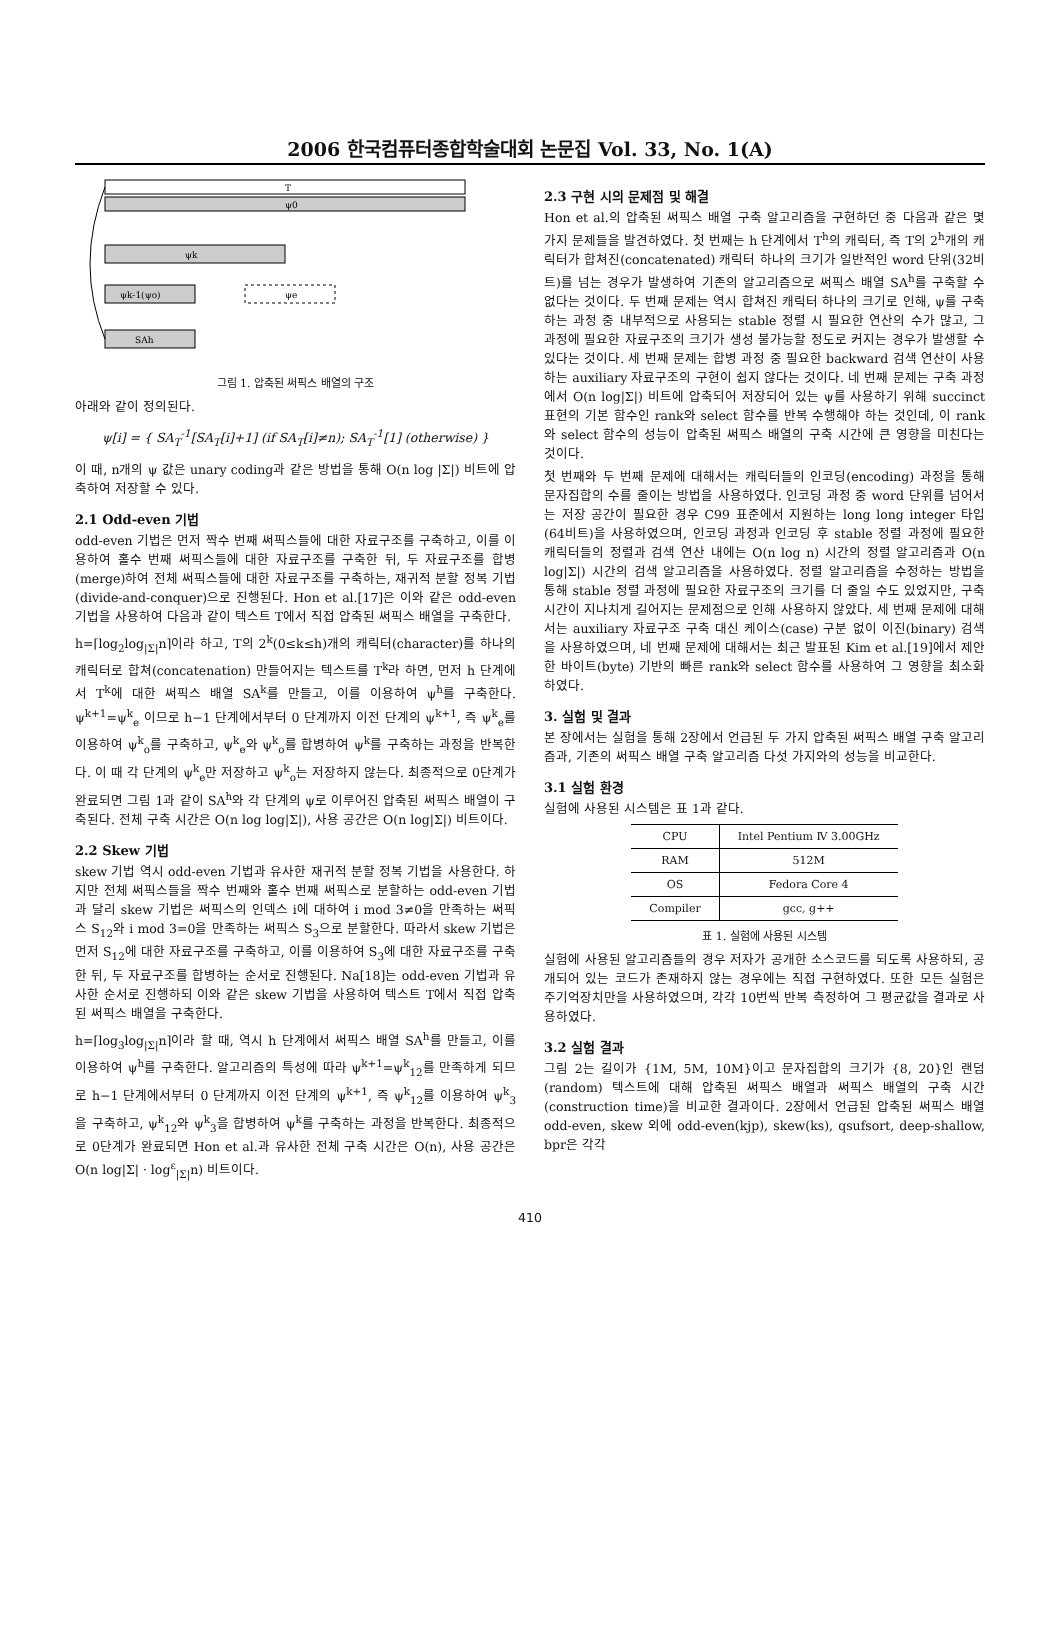2006 한국컴퓨터종합학술대회 논문집 Vol. 33, No. 1(A)
T
ψ0
ψk
ψk-1(ψo)
ψe
SAh
그림 1. 압축된 써픽스 배열의 구조
아래와 같이 정의된다.
ψ[i] = { SA<sub>T</sub><sup>-1</sup>[SA<sub>T</sub>[i]+1] (if SA<sub>T</sub>[i]≠n); SA<sub>T</sub><sup>-1</sup>[1] (otherwise) }
이 때, n개의 ψ 값은 unary coding과 같은 방법을 통해 O(n log |Σ|) 비트에 압축하여 저장할 수 있다.
2.1 Odd-even 기법
odd-even 기법은 먼저 짝수 번째 써픽스들에 대한 자료구조를 구축하고, 이를 이용하여 홀수 번째 써픽스들에 대한 자료구조를 구축한 뒤, 두 자료구조를 합병(merge)하여 전체 써픽스들에 대한 자료구조를 구축하는, 재귀적 분할 정복 기법(divide-and-conquer)으로 진행된다. Hon et al.[17]은 이와 같은 odd-even 기법을 사용하여 다음과 같이 텍스트 T에서 직접 압축된 써픽스 배열을 구축한다.
h=⌈log<sub>2</sub>log<sub>|Σ|</sub>n⌉이라 하고, T의 2<sup>k</sup>(0≤k≤h)개의 캐릭터(character)를 하나의 캐릭터로 합쳐(concatenation) 만들어지는 텍스트를 T<sup>k</sup>라 하면, 먼저 h 단계에서 T<sup>k</sup>에 대한 써픽스 배열 SA<sup>k</sup>를 만들고, 이를 이용하여 ψ<sup>h</sup>를 구축한다. ψ<sup>k+1</sup>=ψ<sup>k</sup><sub>e</sub> 이므로 h−1 단계에서부터 0 단계까지 이전 단계의 ψ<sup>k+1</sup>, 즉 ψ<sup>k</sup><sub>e</sub>를 이용하여 ψ<sup>k</sup><sub>o</sub>를 구축하고, ψ<sup>k</sup><sub>e</sub>와 ψ<sup>k</sup><sub>o</sub>를 합병하여 ψ<sup>k</sup>를 구축하는 과정을 반복한다. 이 때 각 단계의 ψ<sup>k</sup><sub>e</sub>만 저장하고 ψ<sup>k</sup><sub>o</sub>는 저장하지 않는다. 최종적으로 0단계가 완료되면 그림 1과 같이 SA<sup>h</sup>와 각 단계의 ψ로 이루어진 압축된 써픽스 배열이 구축된다. 전체 구축 시간은 O(n log log|Σ|), 사용 공간은 O(n log|Σ|) 비트이다.
2.2 Skew 기법
skew 기법 역시 odd-even 기법과 유사한 재귀적 분할 정복 기법을 사용한다. 하지만 전체 써픽스들을 짝수 번째와 홀수 번째 써픽스로 분할하는 odd-even 기법과 달리 skew 기법은 써픽스의 인덱스 i에 대하여 i mod 3≠0을 만족하는 써픽스 S<sub>12</sub>와 i mod 3=0을 만족하는 써픽스 S<sub>3</sub>으로 분할한다. 따라서 skew 기법은 먼저 S<sub>12</sub>에 대한 자료구조를 구축하고, 이를 이용하여 S<sub>3</sub>에 대한 자료구조를 구축한 뒤, 두 자료구조를 합병하는 순서로 진행된다. Na[18]는 odd-even 기법과 유사한 순서로 진행하되 이와 같은 skew 기법을 사용하여 텍스트 T에서 직접 압축된 써픽스 배열을 구축한다.
h=⌈log<sub>3</sub>log<sub>|Σ|</sub>n⌉이라 할 때, 역시 h 단계에서 써픽스 배열 SA<sup>h</sup>를 만들고, 이를 이용하여 ψ<sup>h</sup>를 구축한다. 알고리즘의 특성에 따라 ψ<sup>k+1</sup>=ψ<sup>k</sup><sub>12</sub>를 만족하게 되므로 h−1 단계에서부터 0 단계까지 이전 단계의 ψ<sup>k+1</sup>, 즉 ψ<sup>k</sup><sub>12</sub>를 이용하여 ψ<sup>k</sup><sub>3</sub>을 구축하고, ψ<sup>k</sup><sub>12</sub>와 ψ<sup>k</sup><sub>3</sub>을 합병하여 ψ<sup>k</sup>를 구축하는 과정을 반복한다. 최종적으로 0단계가 완료되면 Hon et al.과 유사한 전체 구축 시간은 O(n), 사용 공간은 O(n log|Σ| · log<sup>ε</sup><sub>|Σ|</sub>n) 비트이다.
2.3 구현 시의 문제점 및 해결
Hon et al.의 압축된 써픽스 배열 구축 알고리즘을 구현하던 중 다음과 같은 몇 가지 문제들을 발견하였다. 첫 번째는 h 단계에서 T<sup>h</sup>의 캐릭터, 즉 T의 2<sup>h</sup>개의 캐릭터가 합쳐진(concatenated) 캐릭터 하나의 크기가 일반적인 word 단위(32비트)를 넘는 경우가 발생하여 기존의 알고리즘으로 써픽스 배열 SA<sup>h</sup>를 구축할 수 없다는 것이다. 두 번째 문제는 역시 합쳐진 캐릭터 하나의 크기로 인해, ψ를 구축하는 과정 중 내부적으로 사용되는 stable 정렬 시 필요한 연산의 수가 많고, 그 과정에 필요한 자료구조의 크기가 생성 불가능할 정도로 커지는 경우가 발생할 수 있다는 것이다. 세 번째 문제는 합병 과정 중 필요한 backward 검색 연산이 사용하는 auxiliary 자료구조의 구현이 쉽지 않다는 것이다. 네 번째 문제는 구축 과정에서 O(n log|Σ|) 비트에 압축되어 저장되어 있는 ψ를 사용하기 위해 succinct 표현의 기본 함수인 rank와 select 함수를 반복 수행해야 하는 것인데, 이 rank와 select 함수의 성능이 압축된 써픽스 배열의 구축 시간에 큰 영향을 미친다는 것이다.
첫 번째와 두 번째 문제에 대해서는 캐릭터들의 인코딩(encoding) 과정을 통해 문자집합의 수를 줄이는 방법을 사용하였다. 인코딩 과정 중 word 단위를 넘어서는 저장 공간이 필요한 경우 C99 표준에서 지원하는 long long integer 타입(64비트)을 사용하였으며, 인코딩 과정과 인코딩 후 stable 정렬 과정에 필요한 캐릭터들의 정렬과 검색 연산 내에는 O(n log n) 시간의 정렬 알고리즘과 O(n log|Σ|) 시간의 검색 알고리즘을 사용하였다. 정렬 알고리즘을 수정하는 방법을 통해 stable 정렬 과정에 필요한 자료구조의 크기를 더 줄일 수도 있었지만, 구축 시간이 지나치게 길어지는 문제점으로 인해 사용하지 않았다. 세 번째 문제에 대해서는 auxiliary 자료구조 구축 대신 케이스(case) 구분 없이 이진(binary) 검색을 사용하였으며, 네 번째 문제에 대해서는 최근 발표된 Kim et al.[19]에서 제안한 바이트(byte) 기반의 빠른 rank와 select 함수를 사용하여 그 영향을 최소화하였다.
3. 실험 및 결과
본 장에서는 실험을 통해 2장에서 언급된 두 가지 압축된 써픽스 배열 구축 알고리즘과, 기존의 써픽스 배열 구축 알고리즘 다섯 가지와의 성능을 비교한다.
3.1 실험 환경
실험에 사용된 시스템은 표 1과 같다.
| CPU | Intel Pentium Ⅳ 3.00GHz |
| RAM | 512M |
| OS | Fedora Core 4 |
| Compiler | gcc, g++ |
표 1. 실험에 사용된 시스템
실험에 사용된 알고리즘들의 경우 저자가 공개한 소스코드를 되도록 사용하되, 공개되어 있는 코드가 존재하지 않는 경우에는 직접 구현하였다. 또한 모든 실험은 주기억장치만을 사용하였으며, 각각 10번씩 반복 측정하여 그 평균값을 결과로 사용하였다.
3.2 실험 결과
그림 2는 길이가 {1M, 5M, 10M}이고 문자집합의 크기가 {8, 20}인 랜덤(random) 텍스트에 대해 압축된 써픽스 배열과 써픽스 배열의 구축 시간(construction time)을 비교한 결과이다. 2장에서 언급된 압축된 써픽스 배열 odd-even, skew 외에 odd-even(kjp), skew(ks), qsufsort, deep-shallow, bpr은 각각
410